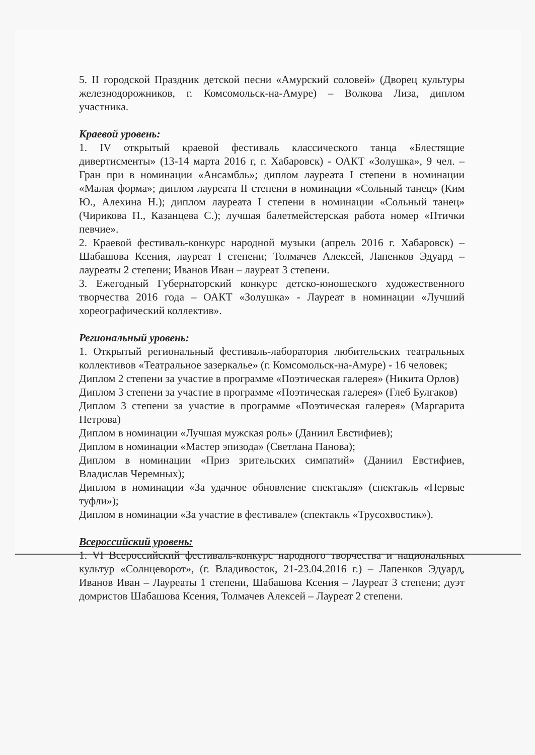5. II городской Праздник детской песни «Амурский соловей» (Дворец культуры железнодорожников, г. Комсомольск-на-Амуре) – Волкова Лиза, диплом участника.
Краевой уровень:
1. IV открытый краевой фестиваль классического танца «Блестящие дивертисменты» (13-14 марта 2016 г, г. Хабаровск) - ОАКТ «Золушка», 9 чел. – Гран при в номинации «Ансамбль»; диплом лауреата I степени в номинации «Малая форма»; диплом лауреата II степени в номинации «Сольный танец» (Ким Ю., Алехина Н.); диплом лауреата I степени в номинации «Сольный танец» (Чирикова П., Казанцева С.); лучшая балетмейстерская работа номер «Птички певчие».
2. Краевой фестиваль-конкурс народной музыки (апрель 2016 г. Хабаровск) – Шабашова Ксения, лауреат I степени; Толмачев Алексей, Лапенков Эдуард – лауреаты 2 степени; Иванов Иван – лауреат 3 степени.
3. Ежегодный Губернаторский конкурс детско-юношеского художественного творчества 2016 года – ОАКТ «Золушка» - Лауреат в номинации «Лучший хореографический коллектив».
Региональный уровень:
1. Открытый региональный фестиваль-лаборатория любительских театральных коллективов «Театральное зазеркалье» (г. Комсомольск-на-Амуре) - 16 человек;
Диплом 2 степени за участие в программе «Поэтическая галерея» (Никита Орлов)
Диплом 3 степени за участие в программе «Поэтическая галерея» (Глеб Булгаков)
Диплом 3 степени за участие в программе «Поэтическая галерея» (Маргарита Петрова)
Диплом в номинации «Лучшая мужская роль» (Даниил Евстифиев);
Диплом в номинации «Мастер эпизода» (Светлана Панова);
Диплом в номинации «Приз зрительских симпатий» (Даниил Евстифиев, Владислав Черемных);
Диплом в номинации «За удачное обновление спектакля» (спектакль «Первые туфли»);
Диплом в номинации «За участие в фестивале» (спектакль «Трусохвостик»).
Всероссийский уровень:
1. VI Всероссийский фестиваль-конкурс народного творчества и национальных культур «Солнцеворот», (г. Владивосток, 21-23.04.2016 г.) – Лапенков Эдуард, Иванов Иван – Лауреаты 1 степени, Шабашова Ксения – Лауреат 3 степени; дуэт домристов Шабашова Ксения, Толмачев Алексей – Лауреат 2 степени.